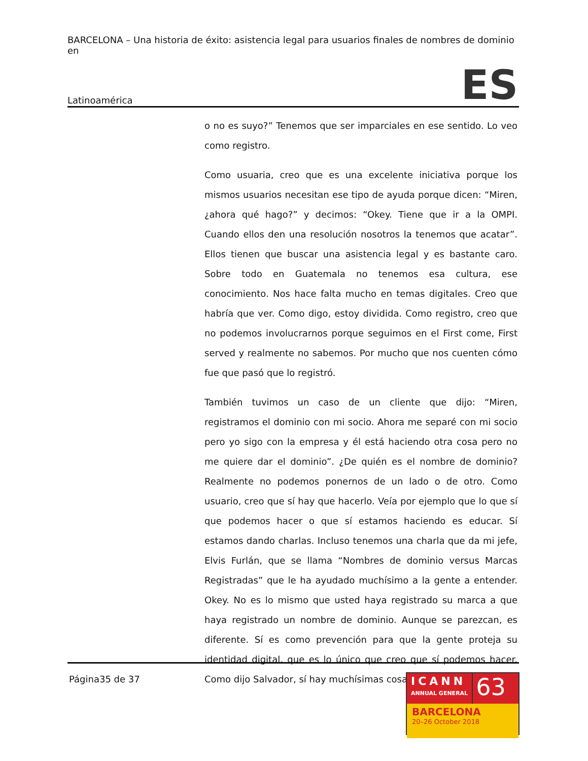BARCELONA – Una historia de éxito: asistencia legal para usuarios finales de nombres de dominio en
Latinoamérica ES
o no es suyo?” Tenemos que ser imparciales en ese sentido. Lo veo como registro.
Como usuaria, creo que es una excelente iniciativa porque los mismos usuarios necesitan ese tipo de ayuda porque dicen: “Miren, ¿ahora qué hago?” y decimos: “Okey. Tiene que ir a la OMPI. Cuando ellos den una resolución nosotros la tenemos que acatar”. Ellos tienen que buscar una asistencia legal y es bastante caro. Sobre todo en Guatemala no tenemos esa cultura, ese conocimiento. Nos hace falta mucho en temas digitales. Creo que habría que ver. Como digo, estoy dividida. Como registro, creo que no podemos involucrarnos porque seguimos en el First come, First served y realmente no sabemos. Por mucho que nos cuenten cómo fue que pasó que lo registró.
También tuvimos un caso de un cliente que dijo: “Miren, registramos el dominio con mi socio. Ahora me separé con mi socio pero yo sigo con la empresa y él está haciendo otra cosa pero no me quiere dar el dominio”. ¿De quién es el nombre de dominio? Realmente no podemos ponernos de un lado o de otro. Como usuario, creo que sí hay que hacerlo. Veía por ejemplo que lo que sí que podemos hacer o que sí estamos haciendo es educar. Sí estamos dando charlas. Incluso tenemos una charla que da mi jefe, Elvis Furlán, que se llama “Nombres de dominio versus Marcas Registradas” que le ha ayudado muchísimo a la gente a entender. Okey. No es lo mismo que usted haya registrado su marca a que haya registrado un nombre de dominio. Aunque se parezcan, es diferente. Sí es como prevención para que la gente proteja su identidad digital, que es lo único que creo que sí podemos hacer. Como dijo Salvador, sí hay muchísimas cosas que
Página35 de 37
ICANN
ANNUAL GENERAL
63
BARCELONA
20–26 October 2018